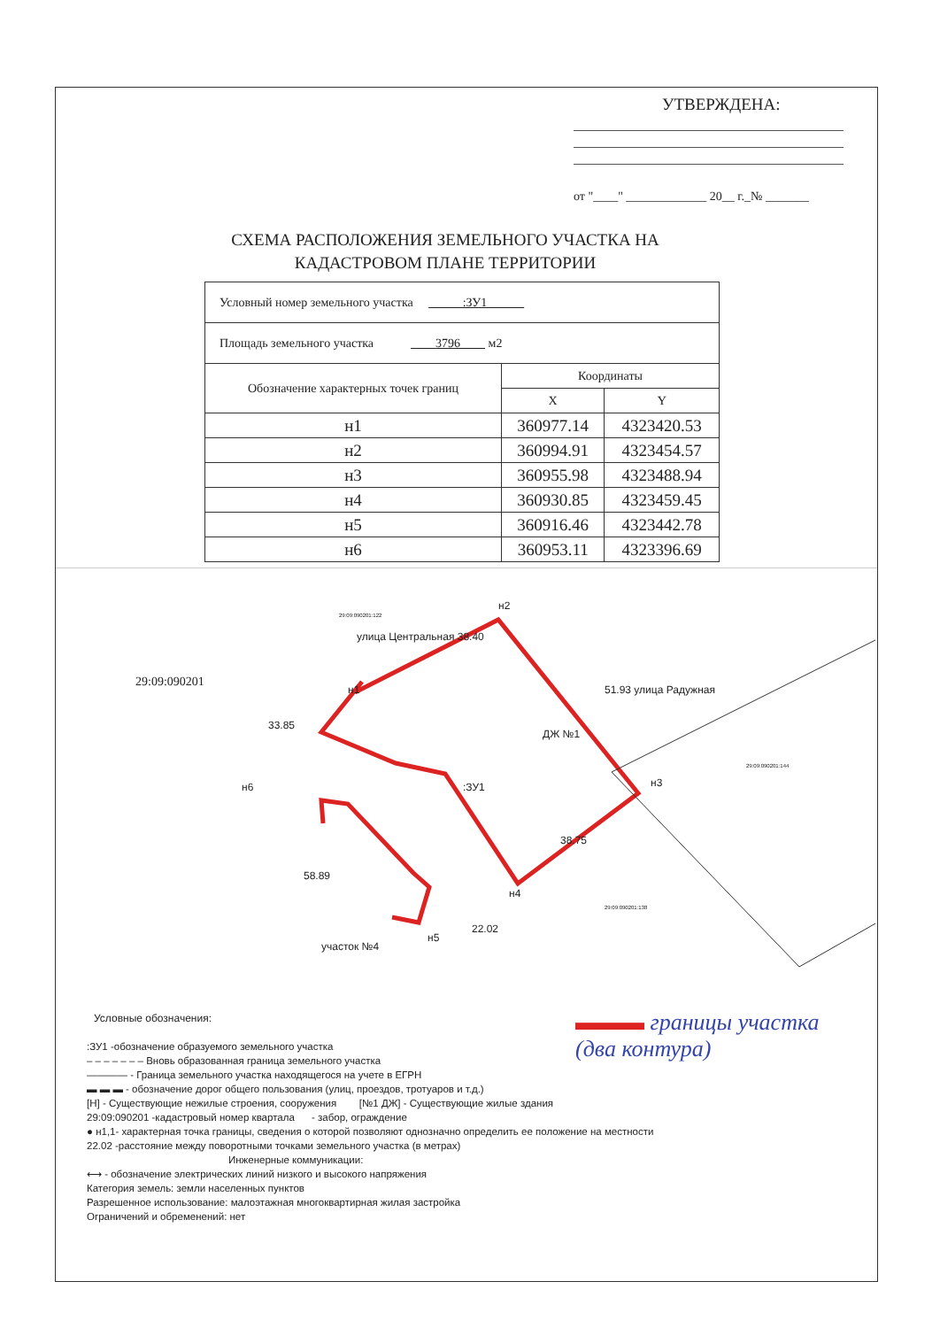УТВЕРЖДЕНА:
от "____" _____________ 20__ г._№ _______
СХЕМА РАСПОЛОЖЕНИЯ ЗЕМЕЛЬНОГО УЧАСТКА НА КАДАСТРОВОМ ПЛАНЕ ТЕРРИТОРИИ
| Условный номер земельного участка :ЗУ1 | | |
| Площадь земельного участка 3796 м2 | | |
| Обозначение характерных точек границ | Координаты | |
| | X | Y |
| н1 | 360977.14 | 4323420.53 |
| н2 | 360994.91 | 4323454.57 |
| н3 | 360955.98 | 4323488.94 |
| н4 | 360930.85 | 4323459.45 |
| н5 | 360916.46 | 4323442.78 |
| н6 | 360953.11 | 4323396.69 |
29:09:090201
н2
н1
н3
н6
н4
н5
:ЗУ1
ДЖ №1
улица Центральная 38.40
51.93 улица Радужная
33.85
38.75
58.89
22.02
участок №4
29:09:090201:122
29:09:090201:144
29:09:090201:138
Условные обозначения:
:ЗУ1 -обозначение образуемого земельного участка
– – – – – – – Вновь образованная граница земельного участка
———— - Граница земельного участка находящегося на учете в ЕГРН
▬ ▬ ▬ - обозначение дорог общего пользования (улиц, проездов, тротуаров и т.д.)
[Н] - Существующие нежилые строения, сооружения [№1 ДЖ] - Существующие жилые здания
29:09:090201 -кадастровый номер квартала - забор, ограждение
● н1,1- характерная точка границы, сведения о которой позволяют однозначно определить ее положение на местности
22.02 -расстояние между поворотными точками земельного участка (в метрах)
Инженерные коммуникации:
⟷ - обозначение электрических линий низкого и высокого напряжения
Категория земель: земли населенных пунктов
Разрешенное использование: малоэтажная многоквартирная жилая застройка
Ограничений и обременений: нет
▬▬▬ границы участка
(два контура)